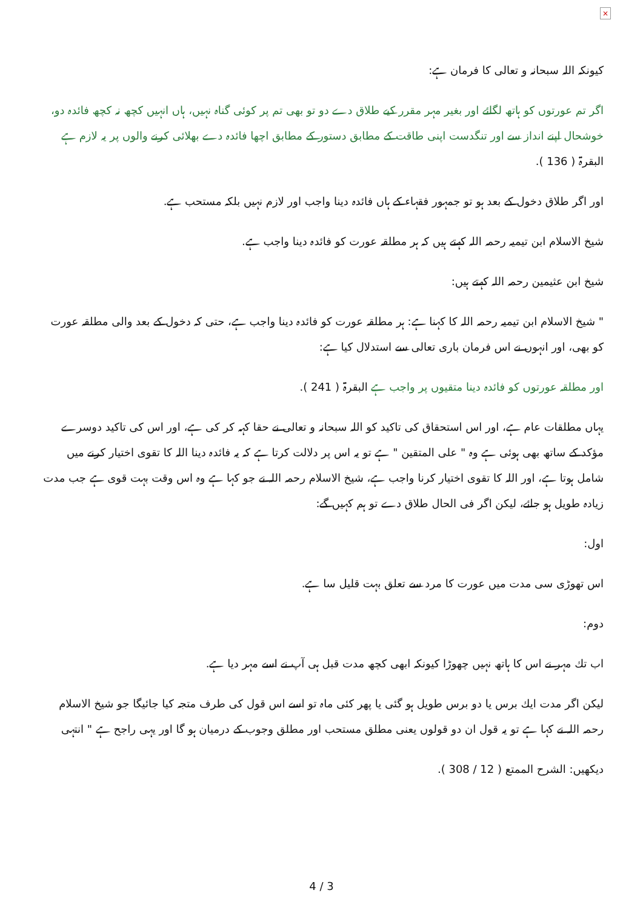×
كیونكہ اللہ سبحانہ و تعالى كا فرمان ہے:
اگر تم عورتوں كو ہاتھ لگائے اور بغیر مہر مقرر كیے طلاق دے دو تو بھی تم پر كوئى گناہ نہیں، ہاں انہیں كچھ نہ كچھ فائدہ دو، خوشحال اپنے انداز سے اور تنگدست اپنى طاقت كے مطابق دستور كے مطابق اچھا فائدہ دے بھلائى كرنے والوں پر یہ لازم ہے البقرۃ ( 136 ).
اور اگر طلاق دخول كے بعد ہو تو جمہور فقہاء كے ہاں فائدہ دینا واجب اور لازم نہیں بلكہ مستحب ہے.
شیخ الاسلام ابن تیمیہ رحمہ اللہ كہتے ہیں كہ ہر مطلقہ عورت كو فائدہ دینا واجب ہے.
شیخ ابن عثیمین رحمہ اللہ كہتے ہیں:
" شیخ الاسلام ابن تیمیہ رحمہ اللہ كا كہنا ہے: ہر مطلقہ عورت كو فائدہ دینا واجب ہے، حتى كہ دخول كے بعد والى مطلقہ عورت كو بھی، اور انہوں نے اس فرمان بارى تعالى سے استدلال كیا ہے:
اور مطلقہ عورتوں كو فائدہ دینا متقیوں پر واجب ہے البقرۃ ( 241 ).
یہاں مطلقات عام ہے، اور اس استحقاق كى تاكید كو اللہ سبحانہ و تعالى نے حقا كہہ كر كى ہے، اور اس كى تاكید دوسرے مؤكد كے ساتھ بھی ہوئى ہے وہ " على المتقین " ہے تو یہ اس پر دلالت كرتا ہے كہ یہ فائدہ دینا اللہ كا تقوى اختیار كرنے میں شامل ہوتا ہے، اور اللہ كا تقوى اختیار كرنا واجب ہے، شیخ الاسلام رحمہ اللہ نے جو كہا ہے وہ اس وقت بہت قوى ہے جب مدت زیادہ طویل ہو جائے، لیكن اگر فى الحال طلاق دے تو ہم كہیں گے:
اول:
اس تھوڑى سى مدت میں عورت كا مرد سے تعلق بہت قلیل سا ہے.
دوم:
اب تك مہر نے اس كا ہاتھ نہیں چھوڑا كیونكہ ابھی كچھ مدت قبل ہى آپ نے اسے مہر دیا ہے.
لیكن اگر مدت ایك برس یا دو برس طویل ہو گئى یا پھر كئى ماہ تو اسے اس قول كى طرف متجہ كیا جائیگا جو شیخ الاسلام رحمہ اللہ نے كہا ہے تو یہ قول ان دو قولوں یعنى مطلق مستحب اور مطلق وجوب كے درمیان ہو گا اور یہى راجح ہے " انتہى
دیكھیں: الشرح الممتع ( 12 / 308 ).
4 / 3